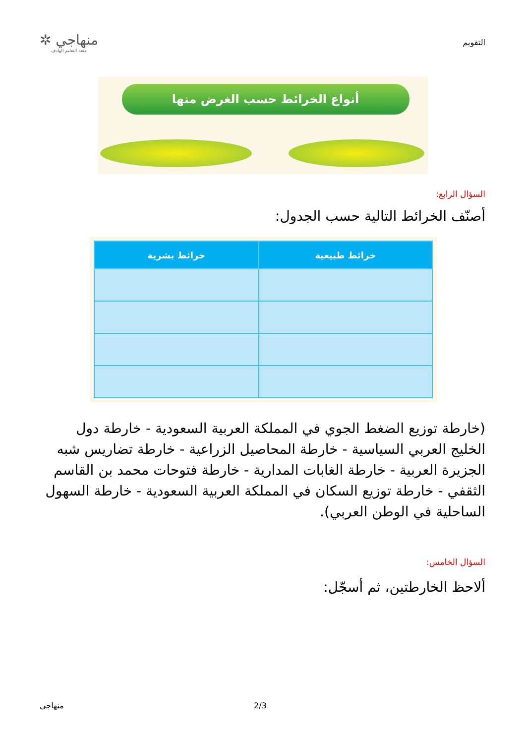التقويم
منهاجي ✲
متعة التعليم الهادف
أنواع الخرائط حسب الغرض منها
السؤال الرابع:
أصنّف الخرائط التالية حسب الجدول:
| خرائط طبيعية | خرائط بشرية |
| --- | --- |
(خارطة توزيع الضغط الجوي في المملكة العربية السعودية - خارطة دول الخليج العربي السياسية - خارطة المحاصيل الزراعية - خارطة تضاريس شبه الجزيرة العربية - خارطة الغابات المدارية - خارطة فتوحات محمد بن القاسم الثقفي - خارطة توزيع السكان في المملكة العربية السعودية - خارطة السهول الساحلية في الوطن العربي).
السؤال الخامس:
ألاحظ الخارطتين، ثم أسجّل:
2/3 منهاجي